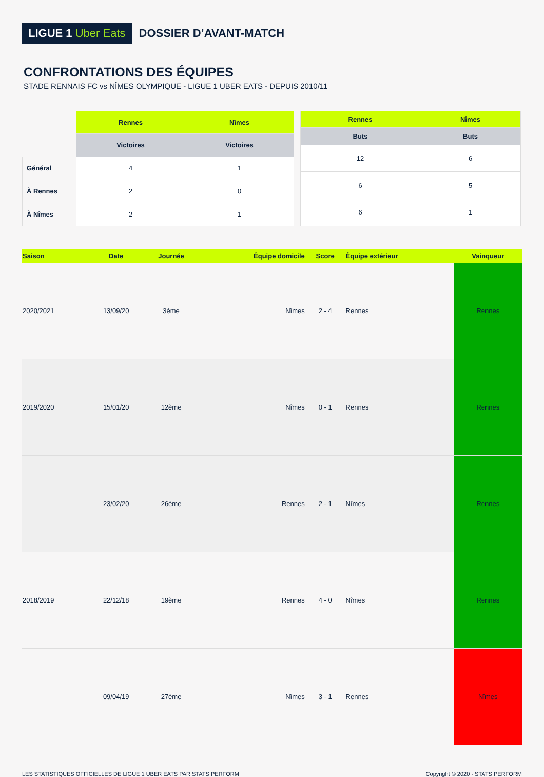LIGUE 1 Uber Eats
DOSSIER D’AVANT-MATCH
CONFRONTATIONS DES ÉQUIPES
STADE RENNAIS FC vs NÎMES OLYMPIQUE - LIGUE 1 UBER EATS - DEPUIS 2010/11
| | Rennes | Nîmes |
| --- | --- | --- |
| | Victoires | Victoires |
| Général | 4 | 1 |
| À Rennes | 2 | 0 |
| À Nîmes | 2 | 1 |
| Rennes | Nîmes |
| --- | --- |
| Buts | Buts |
| 12 | 6 |
| 6 | 5 |
| 6 | 1 |
| Saison | Date | Journée | Équipe domicile | Score | Équipe extérieur | Vainqueur |
| --- | --- | --- | --- | --- | --- | --- |
| 2020/2021 | 13/09/20 | 3ème | Nîmes | 2 - 4 | Rennes | Rennes |
| 2019/2020 | 15/01/20 | 12ème | Nîmes | 0 - 1 | Rennes | Rennes |
| | 23/02/20 | 26ème | Rennes | 2 - 1 | Nîmes | Rennes |
| 2018/2019 | 22/12/18 | 19ème | Rennes | 4 - 0 | Nîmes | Rennes |
| | 09/04/19 | 27ème | Nîmes | 3 - 1 | Rennes | Nîmes |
LES STATISTIQUES OFFICIELLES DE LIGUE 1 UBER EATS PAR STATS PERFORM
Copyright © 2020 - STATS PERFORM